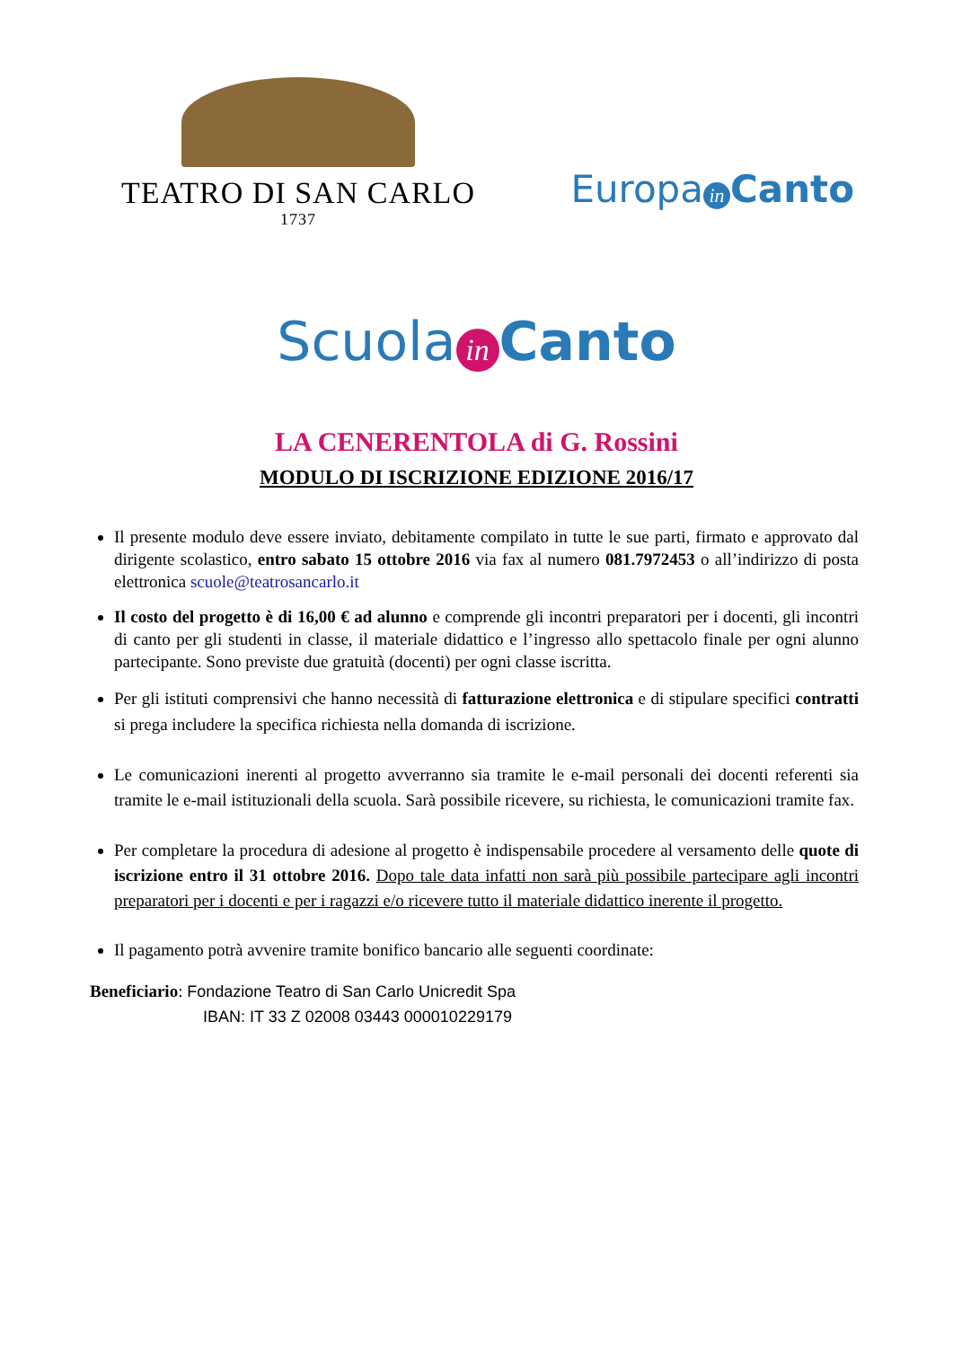TEATRO DI SAN CARLO
1737
Europa in Canto
Scuola in Canto
LA CENERENTOLA di G. Rossini
MODULO DI ISCRIZIONE EDIZIONE 2016/17
Il presente modulo deve essere inviato, debitamente compilato in tutte le sue parti, firmato e approvato dal dirigente scolastico, entro sabato 15 ottobre 2016 via fax al numero 081.7972453 o all’indirizzo di posta elettronica scuole@teatrosancarlo.it
Il costo del progetto è di 16,00 € ad alunno e comprende gli incontri preparatori per i docenti, gli incontri di canto per gli studenti in classe, il materiale didattico e l’ingresso allo spettacolo finale per ogni alunno partecipante. Sono previste due gratuità (docenti) per ogni classe iscritta.
Per gli istituti comprensivi che hanno necessità di fatturazione elettronica e di stipulare specifici contratti si prega includere la specifica richiesta nella domanda di iscrizione.
Le comunicazioni inerenti al progetto avverranno sia tramite le e-mail personali dei docenti referenti sia tramite le e-mail istituzionali della scuola. Sarà possibile ricevere, su richiesta, le comunicazioni tramite fax.
Per completare la procedura di adesione al progetto è indispensabile procedere al versamento delle quote di iscrizione entro il 31 ottobre 2016. Dopo tale data infatti non sarà più possibile partecipare agli incontri preparatori per i docenti e per i ragazzi e/o ricevere tutto il materiale didattico inerente il progetto.
Il pagamento potrà avvenire tramite bonifico bancario alle seguenti coordinate:
Beneficiario: Fondazione Teatro di San Carlo Unicredit Spa
IBAN: IT 33 Z 02008 03443 000010229179